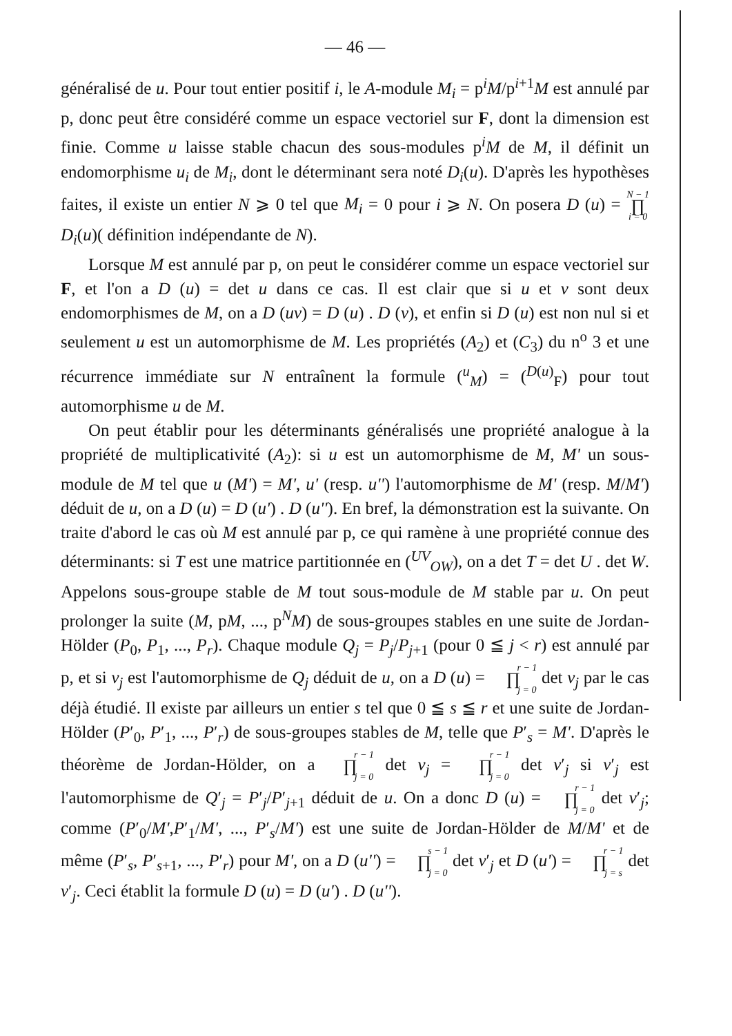— 46 —
généralisé de u. Pour tout entier positif i, le A-module M<sub>i</sub> = p<sup>i</sup>M/p<sup>i+1</sup>M est annulé par p, donc peut être considéré comme un espace vectoriel sur F, dont la dimension est finie. Comme u laisse stable chacun des sous-modules p<sup>i</sup>M de M, il définit un endomorphisme u<sub>i</sub> de M<sub>i</sub>, dont le déterminant sera noté D<sub>i</sub>(u). D'après les hypothèses faites, il existe un entier N ⩾ 0 tel que M<sub>i</sub> = 0 pour i ⩾ N. On posera D (u) = N − 1 ∏ i = 0 D<sub>i</sub>(u)( définition indépendante de N).
Lorsque M est annulé par p, on peut le considérer comme un espace vectoriel sur F, et l'on a D (u) = det u dans ce cas. Il est clair que si u et v sont deux endomorphismes de M, on a D (uv) = D (u) . D (v), et enfin si D (u) est non nul si et seulement u est un automorphisme de M. Les propriétés (A<sub>2</sub>) et (C<sub>3</sub>) du n<sup>o</sup> 3 et une récurrence immédiate sur N entraînent la formule (<sup>u</sup><sub>M</sub>) = (<sup>D(u)</sup><sub>F</sub>) pour tout automorphisme u de M.
On peut établir pour les déterminants généralisés une propriété analogue à la propriété de multiplicativité (A<sub>2</sub>): si u est un automorphisme de M, M' un sous-module de M tel que u (M') = M', u' (resp. u'') l'automorphisme de M' (resp. M/M') déduit de u, on a D (u) = D (u') . D (u''). En bref, la démonstration est la suivante. On traite d'abord le cas où M est annulé par p, ce qui ramène à une propriété connue des déterminants: si T est une matrice partitionnée en (<sup>UV</sup><sub>OW</sub>), on a det T = det U . det W. Appelons sous-groupe stable de M tout sous-module de M stable par u. On peut prolonger la suite (M, pM, ..., p<sup>N</sup>M) de sous-groupes stables en une suite de Jordan-Hölder (P<sub>0</sub>, P<sub>1</sub>, ..., P<sub>r</sub>). Chaque module Q<sub>j</sub> = P<sub>j</sub>/P<sub>j+1</sub> (pour 0 ≦ j < r) est annulé par p, et si v<sub>j</sub> est l'automorphisme de Q<sub>j</sub> déduit de u, on a D (u) = r − 1 ∏ j = 0 det v<sub>j</sub> par le cas déjà étudié. Il existe par ailleurs un entier s tel que 0 ≦ s ≦ r et une suite de Jordan-Hölder (P′<sub>0</sub>, P′<sub>1</sub>, ..., P′<sub>r</sub>) de sous-groupes stables de M, telle que P′<sub>s</sub> = M'. D'après le théorème de Jordan-Hölder, on a r − 1 ∏ j = 0 det v<sub>j</sub> = r − 1 ∏ j = 0 det v′<sub>j</sub> si v′<sub>j</sub> est l'automorphisme de Q′<sub>j</sub> = P′<sub>j</sub>/P′<sub>j+1</sub> déduit de u. On a donc D (u) = r − 1 ∏ j = 0 det v′<sub>j</sub>; comme (P′<sub>0</sub>/M',P′<sub>1</sub>/M', ..., P′<sub>s</sub>/M') est une suite de Jordan-Hölder de M/M' et de même (P′<sub>s</sub>, P′<sub>s+1</sub>, ..., P′<sub>r</sub>) pour M', on a D (u'') = s − 1 ∏ j = 0 det v′<sub>j</sub> et D (u') = r − 1 ∏ j = s det v′<sub>j</sub>. Ceci établit la formule D (u) = D (u') . D (u'').